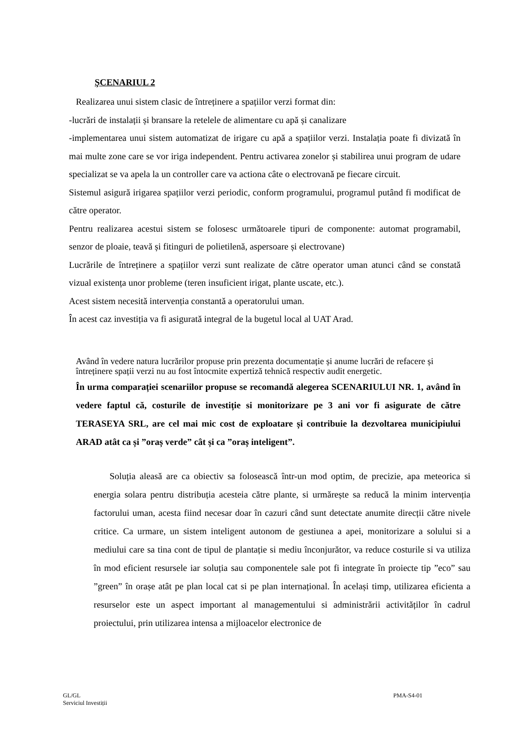ŞCENARIUL 2
Realizarea unui sistem clasic de întreținere a spațiilor verzi format din:
-lucrări de instalații și bransare la retelele de alimentare cu apă și canalizare
-implementarea unui sistem automatizat de irigare cu apă a spațiilor verzi. Instalația poate fi divizată în mai multe zone care se vor iriga independent. Pentru activarea zonelor și stabilirea unui program de udare specializat se va apela la un controller care va actiona câte o electrovană pe fiecare circuit.
Sistemul asigură irigarea spațiilor verzi periodic, conform programului, programul putând fi modificat de către operator.
Pentru realizarea acestui sistem se folosesc următoarele tipuri de componente: automat programabil, senzor de ploaie, teavă și fitinguri de polietilenă, aspersoare și electrovane)
Lucrările de întreținere a spațiilor verzi sunt realizate de către operator uman atunci când se constată vizual existența unor probleme (teren insuficient irigat, plante uscate, etc.).
Acest sistem necesită intervenția constantă a operatorului uman.
În acest caz investiția va fi asigurată integral de la bugetul local al UAT Arad.
Având în vedere natura lucrărilor propuse prin prezenta documentație și anume lucrări de refacere și întreținere spații verzi nu au fost întocmite expertiză tehnică respectiv audit energetic.
În urma comparației scenariilor propuse se recomandă alegerea SCENARIULUI NR. 1, având în vedere faptul că, costurile de investiție si monitorizare pe 3 ani vor fi asigurate de către TERASEYA SRL, are cel mai mic cost de exploatare și contribuie la dezvoltarea municipiului ARAD atât ca și ”oraș verde” cât și ca ”oraș inteligent”.
Soluția aleasă are ca obiectiv sa folosească într-un mod optim, de precizie, apa meteorica si energia solara pentru distribuția acesteia către plante, si urmărește sa reducă la minim intervenția factorului uman, acesta fiind necesar doar în cazuri când sunt detectate anumite direcții către nivele critice. Ca urmare, un sistem inteligent autonom de gestiunea a apei, monitorizare a solului si a mediului care sa tina cont de tipul de plantație si mediu înconjurător, va reduce costurile si va utiliza în mod eficient resursele iar soluția sau componentele sale pot fi integrate în proiecte tip ”eco” sau ”green” în orașe atât pe plan local cat si pe plan internațional. În același timp, utilizarea eficienta a resurselor este un aspect important al managementului si administrării activităților în cadrul proiectului, prin utilizarea intensa a mijloacelor electronice de
GL/GL
Serviciul Investiții
PMA-S4-01